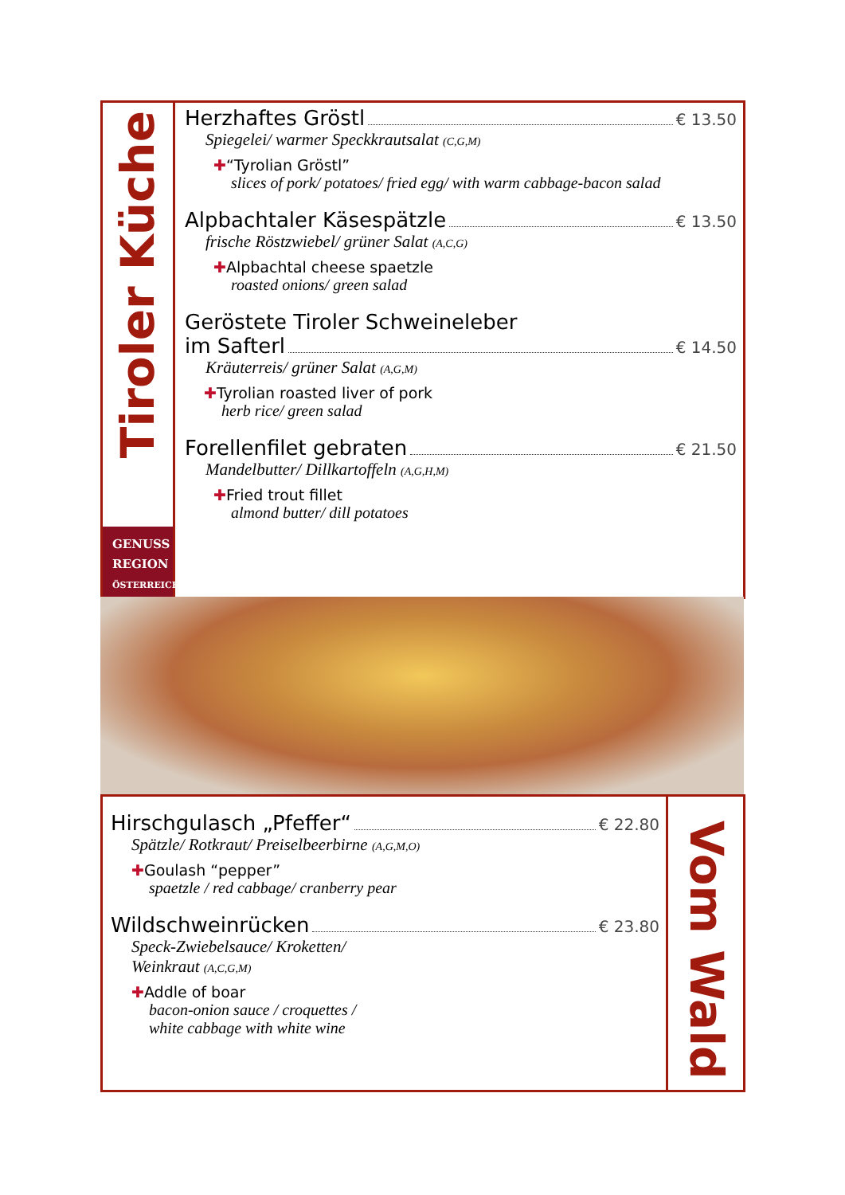Tiroler Küche
GENUSS
REGION
ÖSTERREICH
Herzhaftes Gröstl € 13.50
Spiegelei/ warmer Speckkrautsalat (C,G,M)
✚“Tyrolian Gröstl”
slices of pork/ potatoes/ fried egg/ with warm cabbage-bacon salad
Alpbachtaler Käsespätzle € 13.50
frische Röstzwiebel/ grüner Salat (A,C,G)
✚Alpbachtal cheese spaetzle
roasted onions/ green salad
Geröstete Tiroler Schweineleber
im Safterl € 14.50
Kräuterreis/ grüner Salat (A,G,M)
✚Tyrolian roasted liver of pork
herb rice/ green salad
Forellenfilet gebraten € 21.50
Mandelbutter/ Dillkartoffeln (A,G,H,M)
✚Fried trout fillet
almond butter/ dill potatoes
Hirschgulasch „Pfeffer“ € 22.80
Spätzle/ Rotkraut/ Preiselbeerbirne (A,G,M,O)
✚Goulash “pepper”
spaetzle / red cabbage/ cranberry pear
Wildschweinrücken € 23.80
Speck-Zwiebelsauce/ Kroketten/
Weinkraut (A,C,G,M)
✚Addle of boar
bacon-onion sauce / croquettes /
white cabbage with white wine
Vom Wald